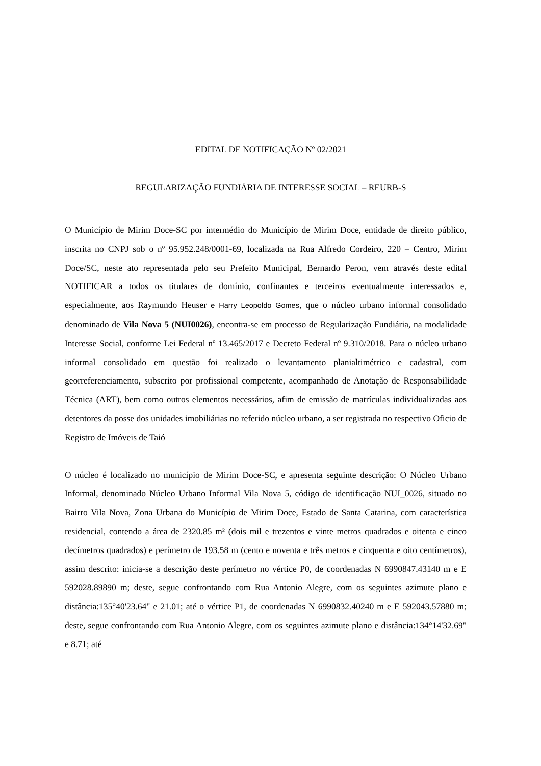EDITAL DE NOTIFICAÇÃO Nº 02/2021
REGULARIZAÇÃO FUNDIÁRIA DE INTERESSE SOCIAL – REURB-S
O Município de Mirim Doce-SC por intermédio do Município de Mirim Doce, entidade de direito público, inscrita no CNPJ sob o nº 95.952.248/0001-69, localizada na Rua Alfredo Cordeiro, 220 – Centro, Mirim Doce/SC, neste ato representada pelo seu Prefeito Municipal, Bernardo Peron, vem através deste edital NOTIFICAR a todos os titulares de domínio, confinantes e terceiros eventualmente interessados e, especialmente, aos Raymundo Heuser e Harry Leopoldo Gomes, que o núcleo urbano informal consolidado denominado de Vila Nova 5 (NUI0026), encontra-se em processo de Regularização Fundiária, na modalidade Interesse Social, conforme Lei Federal nº 13.465/2017 e Decreto Federal nº 9.310/2018. Para o núcleo urbano informal consolidado em questão foi realizado o levantamento planialtimétrico e cadastral, com georreferenciamento, subscrito por profissional competente, acompanhado de Anotação de Responsabilidade Técnica (ART), bem como outros elementos necessários, afim de emissão de matrículas individualizadas aos detentores da posse dos unidades imobiliárias no referido núcleo urbano, a ser registrada no respectivo Oficio de Registro de Imóveis de Taió
O núcleo é localizado no município de Mirim Doce-SC, e apresenta seguinte descrição: O Núcleo Urbano Informal, denominado Núcleo Urbano Informal Vila Nova 5, código de identificação NUI_0026, situado no Bairro Vila Nova, Zona Urbana do Município de Mirim Doce, Estado de Santa Catarina, com característica residencial, contendo a área de 2320.85 m² (dois mil e trezentos e vinte metros quadrados e oitenta e cinco decímetros quadrados) e perímetro de 193.58 m (cento e noventa e três metros e cinquenta e oito centímetros), assim descrito: inicia-se a descrição deste perímetro no vértice P0, de coordenadas N 6990847.43140 m e E 592028.89890 m; deste, segue confrontando com Rua Antonio Alegre, com os seguintes azimute plano e distância:135°40'23.64" e 21.01; até o vértice P1, de coordenadas N 6990832.40240 m e E 592043.57880 m; deste, segue confrontando com Rua Antonio Alegre, com os seguintes azimute plano e distância:134°14'32.69" e 8.71; até